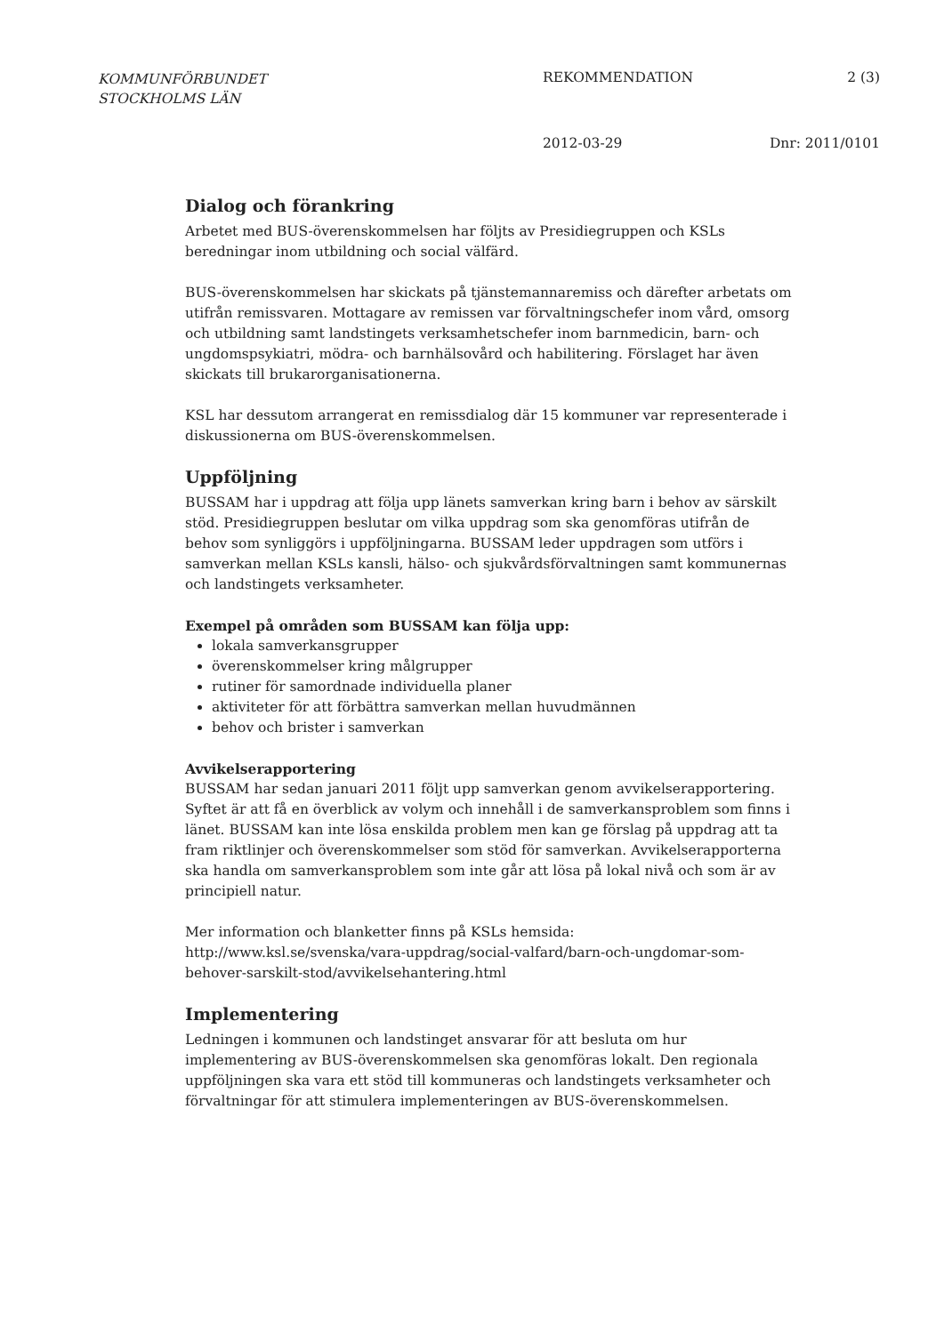KOMMUNFÖRBUNDET
STOCKHOLMS LÄN
REKOMMENDATION 2 (3)
2012-03-29 Dnr: 2011/0101
Dialog och förankring
Arbetet med BUS-överenskommelsen har följts av Presidiegruppen och KSLs beredningar inom utbildning och social välfärd.
BUS-överenskommelsen har skickats på tjänstemannaremiss och därefter arbetats om utifrån remissvaren. Mottagare av remissen var förvaltningschefer inom vård, omsorg och utbildning samt landstingets verksamhetschefer inom barnmedicin, barn- och ungdomspsykiatri, mödra- och barnhälsovård och habilitering. Förslaget har även skickats till brukarorganisationerna.
KSL har dessutom arrangerat en remissdialog där 15 kommuner var representerade i diskussionerna om BUS-överenskommelsen.
Uppföljning
BUSSAM har i uppdrag att följa upp länets samverkan kring barn i behov av särskilt stöd. Presidiegruppen beslutar om vilka uppdrag som ska genomföras utifrån de behov som synliggörs i uppföljningarna. BUSSAM leder uppdragen som utförs i samverkan mellan KSLs kansli, hälso- och sjukvårdsförvaltningen samt kommunernas och landstingets verksamheter.
Exempel på områden som BUSSAM kan följa upp:
lokala samverkansgrupper
överenskommelser kring målgrupper
rutiner för samordnade individuella planer
aktiviteter för att förbättra samverkan mellan huvudmännen
behov och brister i samverkan
Avvikelserapportering
BUSSAM har sedan januari 2011 följt upp samverkan genom avvikelserapportering. Syftet är att få en överblick av volym och innehåll i de samverkansproblem som finns i länet. BUSSAM kan inte lösa enskilda problem men kan ge förslag på uppdrag att ta fram riktlinjer och överenskommelser som stöd för samverkan. Avvikelserapporterna ska handla om samverkansproblem som inte går att lösa på lokal nivå och som är av principiell natur.
Mer information och blanketter finns på KSLs hemsida:
http://www.ksl.se/svenska/vara-uppdrag/social-valfard/barn-och-ungdomar-som-behover-sarskilt-stod/avvikelsehantering.html
Implementering
Ledningen i kommunen och landstinget ansvarar för att besluta om hur implementering av BUS-överenskommelsen ska genomföras lokalt. Den regionala uppföljningen ska vara ett stöd till kommuneras och landstingets verksamheter och förvaltningar för att stimulera implementeringen av BUS-överenskommelsen.